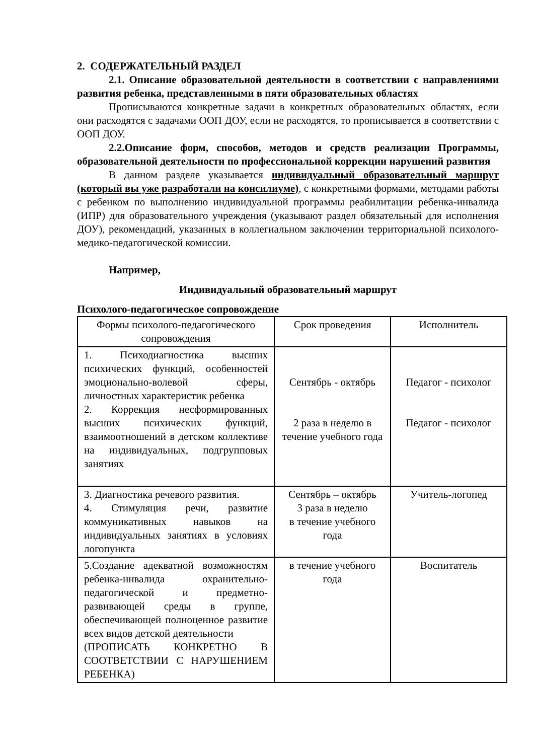2. СОДЕРЖАТЕЛЬНЫЙ РАЗДЕЛ
2.1. Описание образовательной деятельности в соответствии с направлениями развития ребенка, представленными в пяти образовательных областях
Прописываются конкретные задачи в конкретных образовательных областях, если они расходятся с задачами ООП ДОУ, если не расходятся, то прописывается в соответствии с ООП ДОУ.
2.2.Описание форм, способов, методов и средств реализации Программы, образовательной деятельности по профессиональной коррекции нарушений развития
В данном разделе указывается индивидуальный образовательный маршрут (который вы уже разработали на консилиуме), с конкретными формами, методами работы с ребенком по выполнению индивидуальной программы реабилитации ребенка-инвалида (ИПР) для образовательного учреждения (указывают раздел обязательный для исполнения ДОУ), рекомендаций, указанных в коллегиальном заключении территориальной психолого-медико-педагогической комиссии.
Например,
Индивидуальный образовательный маршрут
Психолого-педагогическое сопровождение
| Формы психолого-педагогического сопровождения | Срок проведения | Исполнитель |
| 1. Психодиагностика высших психических функций, особенностей эмоционально-волевой сферы, личностных характеристик ребенка 2. Коррекция несформированных высших психических функций, взаимоотношений в детском коллективе на индивидуальных, подгрупповых занятиях | Сентябрь - октябрь 2 раза в неделю в течение учебного года | Педагог - психолог Педагог - психолог |
| 3. Диагностика речевого развития. 4. Стимуляция речи, развитие коммуникативных навыков на индивидуальных занятиях в условиях логопункта | Сентябрь – октябрь 3 раза в неделю в течение учебного года | Учитель-логопед |
| 5.Создание адекватной возможностям ребенка-инвалида охранительно-педагогической и предметно-развивающей среды в группе, обеспечивающей полноценное развитие всех видов детской деятельности (ПРОПИСАТЬ КОНКРЕТНО В СООТВЕТСТВИИ С НАРУШЕНИЕМ РЕБЕНКА) | в течение учебного года | Воспитатель |